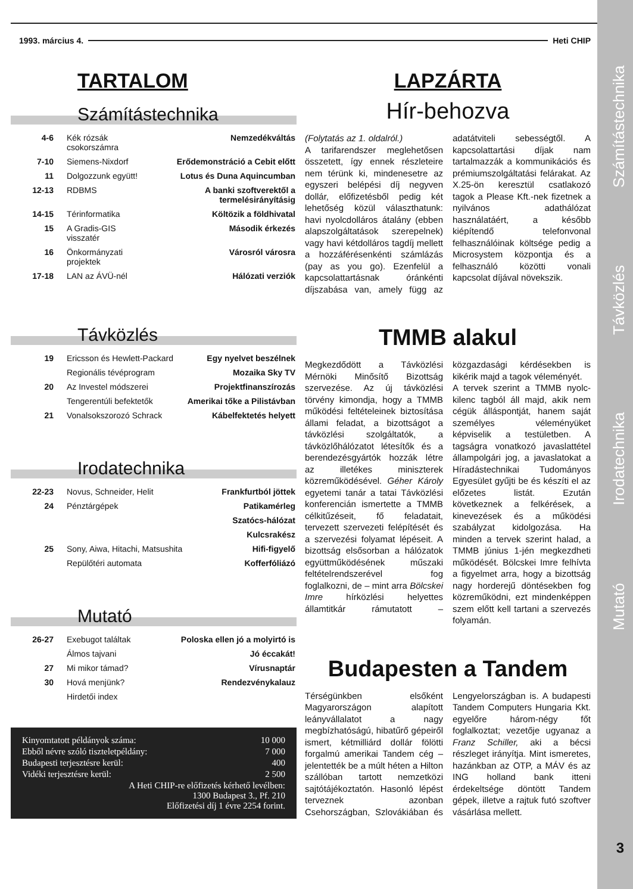1993. március 4. Heti CHIP
TARTALOM
Számítástechnika
| 4-6 | Kék rózsák csokorszámra | Nemzedékváltás |
| 7-10 | Siemens-Nixdorf | Erődemonstráció a Cebit előtt |
| 11 | Dolgozzunk együtt! | Lotus és Duna Aquincumban |
| 12-13 | RDBMS | A banki szoftverektől a termelésirányításig |
| 14-15 | Térinformatika | Költözik a földhivatal |
| 15 | A Gradis-GIS visszatér | Második érkezés |
| 16 | Önkormányzati projektek | Városról városra |
| 17-18 | LAN az ÁVÜ-nél | Hálózati verziók |
Távközlés
| 19 | Ericsson és Hewlett-Packard | Egy nyelvet beszélnek |
| | Regionális tévéprogram | Mozaika Sky TV |
| 20 | Az Investel módszerei | Projektfinanszírozás |
| | Tengerentúli befektetők | Amerikai tőke a Pilistávban |
| 21 | Vonalsokszorozó Schrack | Kábelfektetés helyett |
Irodatechnika
| 22-23 | Novus, Schneider, Helit | Frankfurtból jöttek |
| 24 | Pénztárgépek | Patikamérleg |
| | | Szatócs-hálózat |
| | | Kulcsrakész |
| 25 | Sony, Aiwa, Hitachi, Matsushita | Hifi-figyelő |
| | Repülőtéri automata | Kofferfóliázó |
Mutató
| 26-27 | Exebugot találtak | Poloska ellen jó a molyirtó is |
| | Álmos tajvani | Jó éccakát! |
| 27 | Mi mikor támad? | Vírusnaptár |
| 30 | Hová menjünk? | Rendezvénykalauz |
| | Hirdetői index | |
| Kinyomtatott példányok száma: | 10 000 |
| Ebből névre szóló tiszteletpéldány: | 7 000 |
| Budapesti terjesztésre kerül: | 400 |
| Vidéki terjesztésre kerül: | 2 500 |
| A Heti CHIP-re előfizetés kérhető levélben: 1300 Budapest 3., Pf. 210 Előfizetési díj 1 évre 2254 forint. | |
LAPZÁRTA
Hír-behozva
(Folytatás az 1. oldalról.)
A tarifarendszer meglehetősen összetett, így ennek részleteire nem térünk ki, mindenesetre az egyszeri belépési díj negyven dollár, előfizetésből pedig két lehetőség közül választhatunk: havi nyolcdolláros átalány (ebben alapszolgáltatások szerepelnek) vagy havi kétdolláros tagdíj mellett a hozzáférésenkénti számlázás (pay as you go). Ezenfelül a kapcsolattartásnak óránkénti díjszabása van, amely függ az adatátviteli sebességtől. A kapcsolattartási díjak nam tartalmazzák a kommunikációs és prémiumszolgáltatási felárakat. Az X.25-ön keresztül csatlakozó tagok a Please Kft.-nek fizetnek a nyilvános adathálózat használatáért, a később kiépítendő telefonvonal felhasználóinak költsége pedig a Microsystem központja és a felhasználó közötti vonali kapcsolat díjával növekszik.
TMMB alakul
Megkezdődött a Távközlési Mérnöki Minősítő Bizottság szervezése. Az új távközlési törvény kimondja, hogy a TMMB működési feltételeinek biztosítása állami feladat, a bizottságot a távközlési szolgáltatók, a távközlőhálózatot létesítők és a berendezésgyártók hozzák létre az illetékes miniszterek közreműködésével. Géher Károly egyetemi tanár a tatai Távközlési konferencián ismertette a TMMB célkitűzéseit, fő feladatait, tervezett szervezeti felépítését és a szervezési folyamat lépéseit. A bizottság elsősorban a hálózatok együttműködésének műszaki feltételrendszerével fog foglalkozni, de – mint arra Bölcskei Imre hírközlési helyettes államtitkár rámutatott – közgazdasági kérdésekben is kikérik majd a tagok véleményét.
A tervek szerint a TMMB nyolc-kilenc tagból áll majd, akik nem cégük álláspontját, hanem saját személyes véleményüket képviselik a testületben. A tagságra vonatkozó javaslattétel állampolgári jog, a javaslatokat a Híradástechnikai Tudományos Egyesület gyűjti be és készíti el az előzetes listát. Ezután következnek a felkérések, a kinevezések és a működési szabályzat kidolgozása. Ha minden a tervek szerint halad, a TMMB június 1-jén megkezdheti működését. Bölcskei Imre felhívta a figyelmet arra, hogy a bizottság nagy horderejű döntésekben fog közreműködni, ezt mindenképpen szem előtt kell tartani a szervezés folyamán.
Budapesten a Tandem
Térségünkben elsőként Magyarországon alapított leányvállalatot a nagy megbízhatóságú, hibatűrő gépeiről ismert, kétmilliárd dollár fölötti forgalmú amerikai Tandem cég – jelentették be a múlt héten a Hilton szállóban tartott nemzetközi sajtótájékoztatón. Hasonló lépést terveznek azonban Csehországban, Szlovákiában és Lengyelországban is. A budapesti Tandem Computers Hungaria Kkt. egyelőre három-négy főt foglalkoztat; vezetője ugyanaz a Franz Schiller, aki a bécsi részleget irányítja. Mint ismeretes, hazánkban az OTP, a MÁV és az ING holland bank itteni érdekeltsége döntött Tandem gépek, illetve a rajtuk futó szoftver vásárlása mellett.
Mutató Irodatechnika Távközlés Számítástechnika
3